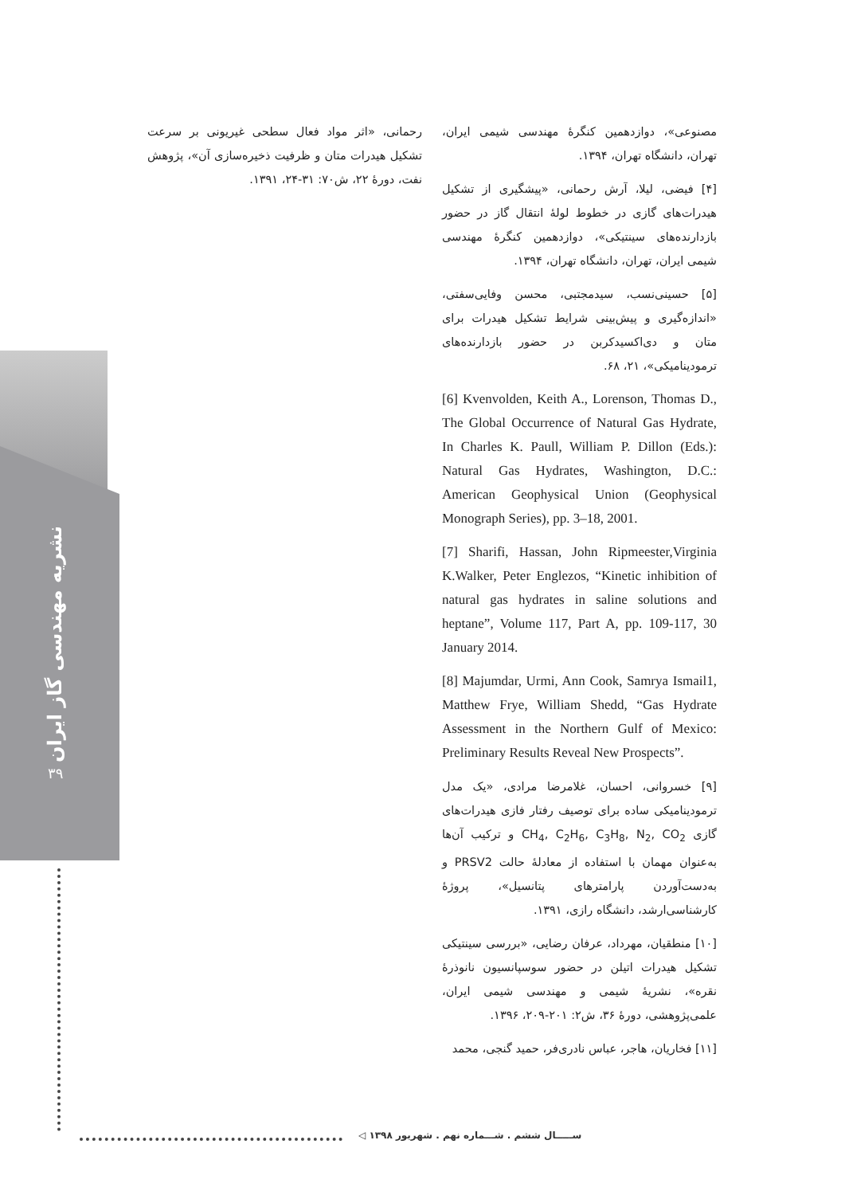نشریه مهندسی گاز ایران
۳۹
مصنوعی»، دوازدهمین کنگرهٔ مهندسی شیمی ایران، تهران، دانشگاه تهران، ۱۳۹۴.
[۴] فیضی، لیلا، آرش رحمانی، «پیشگیری از تشکیل هیدرات‌های گازی در خطوط لولهٔ انتقال گاز در حضور بازدارنده‌های سینتیکی»، دوازدهمین کنگرهٔ مهندسی شیمی ایران، تهران، دانشگاه تهران، ۱۳۹۴.
[۵] حسینی‌نسب، سیدمجتبی، محسن وفایی‌سفتی، «اندازه‌گیری و پیش‌بینی شرایط تشکیل هیدرات برای متان و دی‌اکسیدکربن در حضور بازدارنده‌های ترمودینامیکی»، ۲۱، ۶۸.
[6] Kvenvolden, Keith A., Lorenson, Thomas D., The Global Occurrence of Natural Gas Hydrate, In Charles K. Paull, William P. Dillon (Eds.): Natural Gas Hydrates, Washington, D.C.: American Geophysical Union (Geophysical Monograph Series), pp. 3–18, 2001.
[7] Sharifi, Hassan, John Ripmeester,Virginia K.Walker, Peter Englezos, “Kinetic inhibition of natural gas hydrates in saline solutions and heptane”, Volume 117, Part A, pp. 109-117, 30 January 2014.
[8] Majumdar, Urmi, Ann Cook, Samrya Ismail1, Matthew Frye, William Shedd, “Gas Hydrate Assessment in the Northern Gulf of Mexico: Preliminary Results Reveal New Prospects”.
[۹] خسروانی، احسان، غلامرضا مرادی، «یک مدل ترمودینامیکی ساده برای توصیف رفتار فازی هیدرات‌های گازی CH<sub>4</sub>, C<sub>2</sub>H<sub>6</sub>, C<sub>3</sub>H<sub>8</sub>, N<sub>2</sub>, CO<sub>2</sub> و ترکیب آن‌ها به‌عنوان مهمان با استفاده از معادلهٔ حالت PRSV2 و به‌دست‌آوردن پارامترهای پتانسیل»، پروژهٔ کارشناسی‌ارشد، دانشگاه رازی، ۱۳۹۱.
[۱۰] منطقیان، مهرداد، عرفان رضایی، «بررسی سینتیکی تشکیل هیدرات اتیلن در حضور سوسپانسیون نانوذرهٔ نقره»، نشریهٔ شیمی و مهندسی شیمی ایران، علمی‌پژوهشی، دورهٔ ۳۶، ش۲: ۲۰۱-۲۰۹، ۱۳۹۶.
[۱۱] فخاریان، هاجر، عباس نادری‌فر، حمید گنجی، محمد
رحمانی، «اثر مواد فعال سطحی غیریونی بر سرعت تشکیل هیدرات متان و ظرفیت ذخیره‌سازی آن»، پژوهش نفت، دورهٔ ۲۲، ش۷۰: ۳۱-۲۴، ۱۳۹۱.
ســـــال ششم . شـــماره نهم . شهریور ۱۳۹۸ ◁